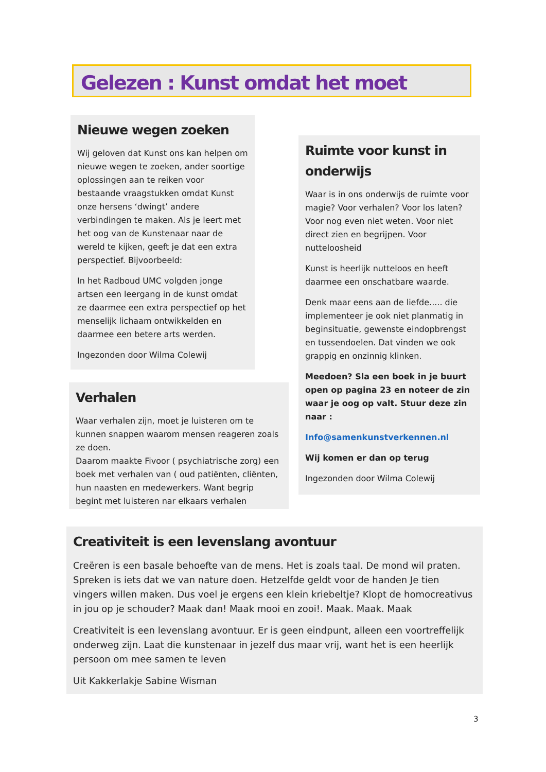Gelezen : Kunst omdat het moet
Nieuwe wegen zoeken
Wij geloven dat Kunst ons kan helpen om nieuwe wegen te zoeken, ander soortige oplossingen aan te reiken voor bestaande vraagstukken omdat Kunst onze hersens ‘dwingt’ andere verbindingen te maken. Als je leert met het oog van de Kunstenaar naar de wereld te kijken, geeft je dat een extra perspectief. Bijvoorbeeld:
In het Radboud UMC volgden jonge artsen een leergang in de kunst omdat ze daarmee een extra perspectief op het menselijk lichaam ontwikkelden en daarmee een betere arts werden.
Ingezonden door Wilma Colewij
Ruimte voor kunst in onderwijs
Waar is in ons onderwijs de ruimte voor magie? Voor verhalen? Voor los laten? Voor nog even niet weten. Voor niet direct zien en begrijpen. Voor nutteloosheid
Kunst is heerlijk nutteloos en heeft daarmee een onschatbare waarde.
Denk maar eens aan de liefde..... die implementeer je ook niet planmatig in beginsituatie, gewenste eindopbrengst en tussendoelen. Dat vinden we ook grappig en onzinnig klinken.
Meedoen? Sla een boek in je buurt open op pagina 23 en noteer de zin waar je oog op valt. Stuur deze zin naar :
Info@samenkunstverkennen.nl
Wij komen er dan op terug
Ingezonden door Wilma Colewij
Verhalen
Waar verhalen zijn, moet je luisteren om te kunnen snappen waarom mensen reageren zoals ze doen.
Daarom maakte Fivoor ( psychiatrische zorg) een boek met verhalen van ( oud patiënten, cliënten, hun naasten en medewerkers. Want begrip begint met luisteren nar elkaars verhalen
Creativiteit is een levenslang avontuur
Creëren is een basale behoefte van de mens. Het is zoals taal. De mond wil praten. Spreken is iets dat we van nature doen. Hetzelfde geldt voor de handen Je tien vingers willen maken. Dus voel je ergens een klein kriebeltje? Klopt de homocreativus in jou op je schouder? Maak dan! Maak mooi en zooi!. Maak. Maak. Maak
Creativiteit is een levenslang avontuur. Er is geen eindpunt, alleen een voortreffelijk onderweg zijn. Laat die kunstenaar in jezelf dus maar vrij, want het is een heerlijk persoon om mee samen te leven
Uit Kakkerlakje Sabine Wisman
3